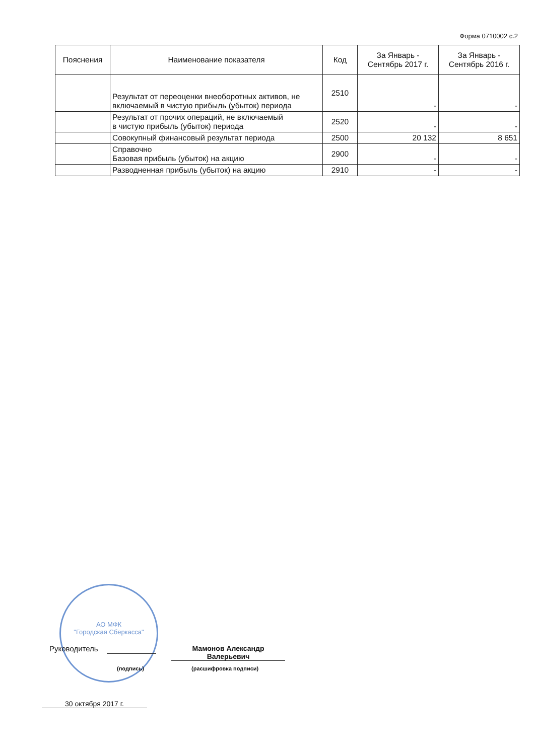Форма 0710002 с.2
| Пояснения | Наименование показателя | Код | За Январь - Сентябрь 2017 г. | За Январь - Сентябрь 2016 г. |
| --- | --- | --- | --- | --- |
| | Результат от переоценки внеоборотных активов, не включаемый в чистую прибыль (убыток) периода | 2510 | - | - |
| | Результат от прочих операций, не включаемый в чистую прибыль (убыток) периода | 2520 | - | - |
| | Совокупный финансовый результат периода | 2500 | 20 132 | 8 651 |
| | Справочно Базовая прибыль (убыток) на акцию | 2900 | - | - |
| | Разводненная прибыль (убыток) на акцию | 2910 | - | - |
АО МФК
"Городская Сберкасса"
Руководитель
(подпись)
Мамонов Александр
Валерьевич
(расшифровка подписи)
30 октября 2017 г.